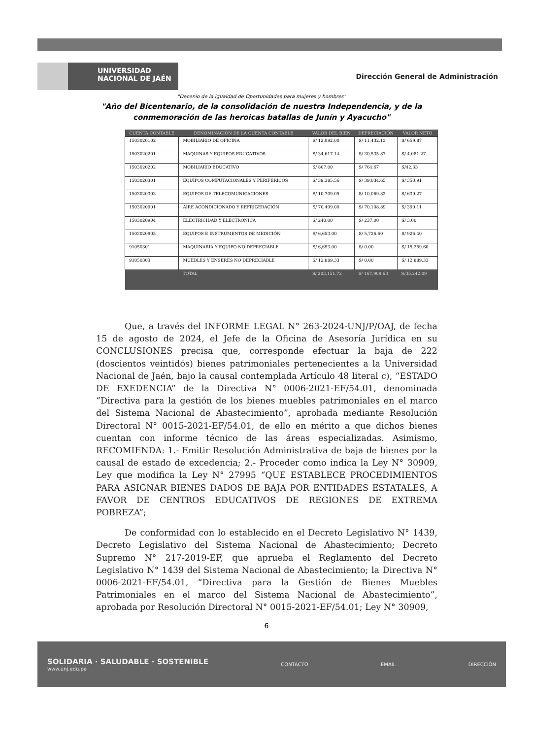UNIVERSIDAD
NACIONAL DE JAÉN
Dirección General de Administración
"Decenio de la igualdad de Oportunidades para mujeres y hombres"
"Año del Bicentenario, de la consolidación de nuestra Independencia, y de la
conmemoración de las heroicas batallas de Junín y Ayacucho"
| CUENTA CONTABLE | DENOMINACIÓN DE LA CUENTA CONTABLE | VALOR DEL BIEN | DEPRECIACIÓN | VALOR NETO |
| --- | --- | --- | --- | --- |
| 1503020102 | MOBILIARIO DE OFICINA | S/ 12,092.00 | S/ 11,432.13 | S/ 659.87 |
| 1503020201 | MAQUINAS Y EQUIPOS EDUCATIVOS | S/ 34,617.14 | S/ 30,535.87 | S/ 4,081.27 |
| 1503020202 | MOBILIARIO EDUCATIVO | S/ 807.00 | S/ 764.67 | S/42.33 |
| 1503020301 | EQUIPOS COMPUTACIONALES Y PERIFÉRICOS | S/ 39,385.56 | S/ 39,034.65 | S/ 350.91 |
| 1503020303 | EQUIPOS DE TELECOMUNICACIONES | S/ 10,709.09 | S/ 10,069.82 | S/ 639.27 |
| 1503020901 | AIRE ACONDICIONADO Y REFRIGERACIÓN | S/ 70,499.00 | S/ 70,108.89 | S/ 390.11 |
| 1503020904 | ELECTRICIDAD Y ELECTRONICA | S/ 240.00 | S/ 237.00 | S/ 3.00 |
| 1503020905 | EQUIPOS E INSTRUMENTOS DE MEDICIÓN | S/ 6,653.00 | S/ 5,726.60 | S/ 926.40 |
| 91050301 | MAQUINARIA Y EQUIPO NO DEPRECIABLE | S/ 6,653.00 | S/ 0.00 | S/ 15,259.60 |
| 91050303 | MUEBLES Y ENSERES NO DEPRECIABLE | S/ 12,889.33 | S/ 0.00 | S/ 12,889.33 |
| | TOTAL | S/ 203,151.72 | S/ 167,909.63 | S/35,242.09 |
Que, a través del INFORME LEGAL N° 263-2024-UNJ/P/OAJ, de fecha 15 de agosto de 2024, el Jefe de la Oficina de Asesoría Jurídica en su CONCLUSIONES precisa que, corresponde efectuar la baja de 222 (doscientos veintidós) bienes patrimoniales pertenecientes a la Universidad Nacional de Jaén, bajo la causal contemplada Artículo 48 literal c), “ESTADO DE EXEDENCIA” de la Directiva N° 0006-2021-EF/54.01, denominada “Directiva para la gestión de los bienes muebles patrimoniales en el marco del Sistema Nacional de Abastecimiento”, aprobada mediante Resolución Directoral N° 0015-2021-EF/54.01, de ello en mérito a que dichos bienes cuentan con informe técnico de las áreas especializadas. Asimismo, RECOMIENDA: 1.- Emitir Resolución Administrativa de baja de bienes por la causal de estado de excedencia; 2.- Proceder como indica la Ley N° 30909, Ley que modifica la Ley N° 27995 “QUE ESTABLECE PROCEDIMIENTOS PARA ASIGNAR BIENES DADOS DE BAJA POR ENTIDADES ESTATALES, A FAVOR DE CENTROS EDUCATIVOS DE REGIONES DE EXTREMA POBREZA”;
De conformidad con lo establecido en el Decreto Legislativo N° 1439, Decreto Legislativo del Sistema Nacional de Abastecimiento; Decreto Supremo N° 217-2019-EF, que aprueba el Reglamento del Decreto Legislativo N° 1439 del Sistema Nacional de Abastecimiento; la Directiva N° 0006-2021-EF/54.01, “Directiva para la Gestión de Bienes Muebles Patrimoniales en el marco del Sistema Nacional de Abastecimiento”, aprobada por Resolución Directoral N° 0015-2021-EF/54.01; Ley N° 30909,
6
SOLIDARIA · SALUDABLE · SOSTENIBLE
www.unj.edu.pe
CONTACTO EMAIL DIRECCIÓN